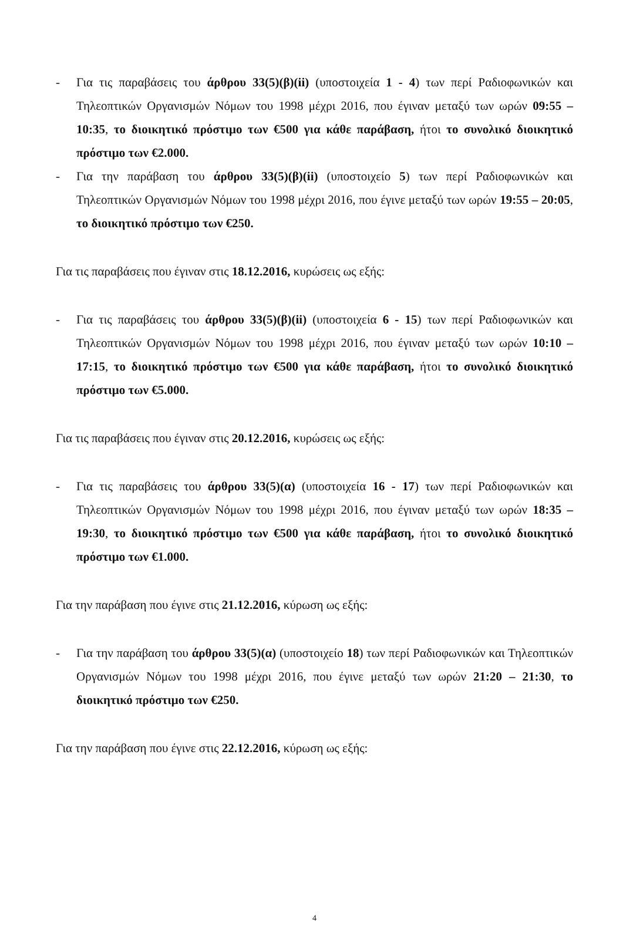- Για τις παραβάσεις του άρθρου 33(5)(β)(ii) (υποστοιχεία 1 - 4) των περί Ραδιοφωνικών και Τηλεοπτικών Οργανισμών Νόμων του 1998 μέχρι 2016, που έγιναν μεταξύ των ωρών 09:55 – 10:35, το διοικητικό πρόστιμο των €500 για κάθε παράβαση, ήτοι το συνολικό διοικητικό πρόστιμο των €2.000.
- Για την παράβαση του άρθρου 33(5)(β)(ii) (υποστοιχείο 5) των περί Ραδιοφωνικών και Τηλεοπτικών Οργανισμών Νόμων του 1998 μέχρι 2016, που έγινε μεταξύ των ωρών 19:55 – 20:05, το διοικητικό πρόστιμο των €250.
Για τις παραβάσεις που έγιναν στις 18.12.2016, κυρώσεις ως εξής:
- Για τις παραβάσεις του άρθρου 33(5)(β)(ii) (υποστοιχεία 6 - 15) των περί Ραδιοφωνικών και Τηλεοπτικών Οργανισμών Νόμων του 1998 μέχρι 2016, που έγιναν μεταξύ των ωρών 10:10 – 17:15, το διοικητικό πρόστιμο των €500 για κάθε παράβαση, ήτοι το συνολικό διοικητικό πρόστιμο των €5.000.
Για τις παραβάσεις που έγιναν στις 20.12.2016, κυρώσεις ως εξής:
- Για τις παραβάσεις του άρθρου 33(5)(α) (υποστοιχεία 16 - 17) των περί Ραδιοφωνικών και Τηλεοπτικών Οργανισμών Νόμων του 1998 μέχρι 2016, που έγιναν μεταξύ των ωρών 18:35 – 19:30, το διοικητικό πρόστιμο των €500 για κάθε παράβαση, ήτοι το συνολικό διοικητικό πρόστιμο των €1.000.
Για την παράβαση που έγινε στις 21.12.2016, κύρωση ως εξής:
- Για την παράβαση του άρθρου 33(5)(α) (υποστοιχείο 18) των περί Ραδιοφωνικών και Τηλεοπτικών Οργανισμών Νόμων του 1998 μέχρι 2016, που έγινε μεταξύ των ωρών 21:20 – 21:30, το διοικητικό πρόστιμο των €250.
Για την παράβαση που έγινε στις 22.12.2016, κύρωση ως εξής:
4